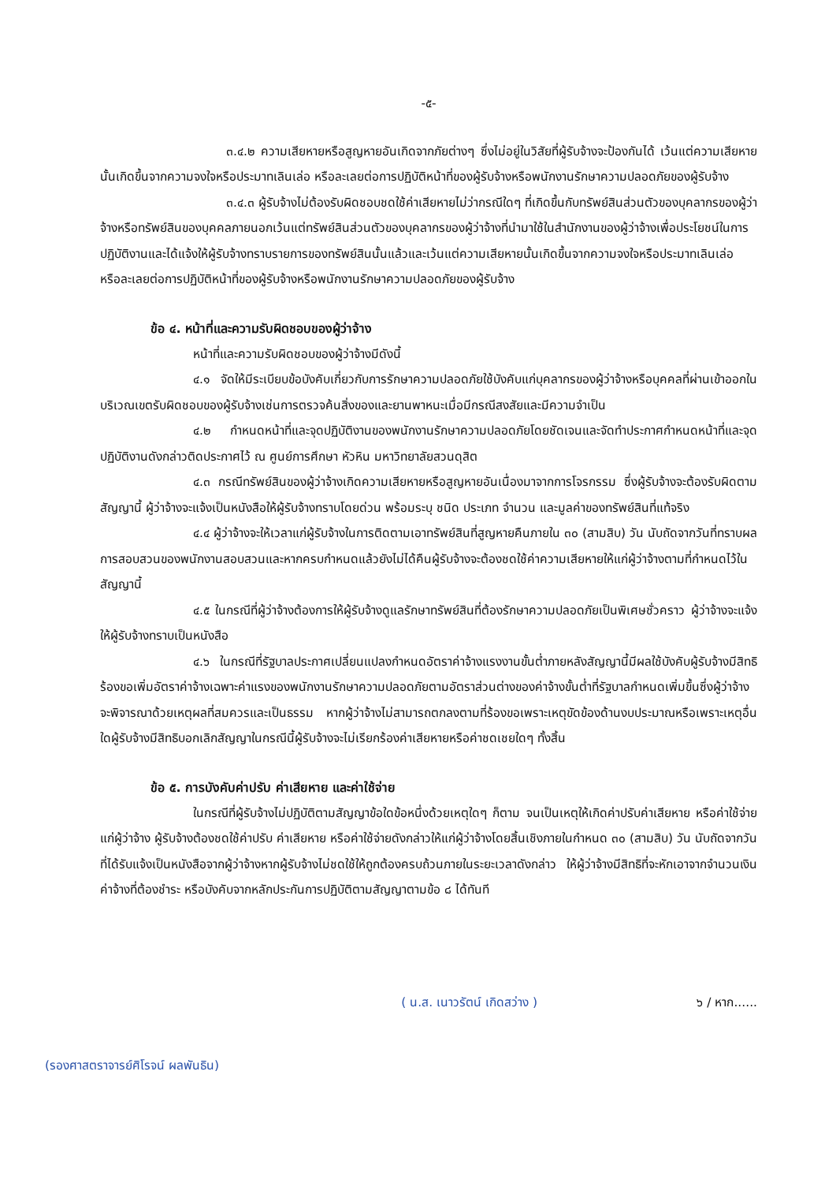-๕-
๓.๔.๒ ความเสียหายหรือสูญหายอันเกิดจากภัยต่างๆ ซึ่งไม่อยู่ในวิสัยที่ผู้รับจ้างจะป้องกันได้ เว้นแต่ความเสียหายนั้นเกิดขึ้นจากความจงใจหรือประมาทเลินเล่อ หรือละเลยต่อการปฏิบัติหน้าที่ของผู้รับจ้างหรือพนักงานรักษาความปลอดภัยของผู้รับจ้าง
๓.๔.๓ ผู้รับจ้างไม่ต้องรับผิดชอบชดใช้ค่าเสียหายไม่ว่ากรณีใดๆ ที่เกิดขึ้นกับทรัพย์สินส่วนตัวของบุคลากรของผู้ว่าจ้างหรือทรัพย์สินของบุคคลภายนอกเว้นแต่ทรัพย์สินส่วนตัวของบุคลากรของผู้ว่าจ้างที่นำมาใช้ในสำนักงานของผู้ว่าจ้างเพื่อประโยชน์ในการปฏิบัติงานและได้แจ้งให้ผู้รับจ้างทราบรายการของทรัพย์สินนั้นแล้วและเว้นแต่ความเสียหายนั้นเกิดขึ้นจากความจงใจหรือประมาทเลินเล่อ หรือละเลยต่อการปฏิบัติหน้าที่ของผู้รับจ้างหรือพนักงานรักษาความปลอดภัยของผู้รับจ้าง
ข้อ ๔. หน้าที่และความรับผิดชอบของผู้ว่าจ้าง
หน้าที่และความรับผิดชอบของผู้ว่าจ้างมีดังนี้
๔.๑ จัดให้มีระเบียบข้อบังคับเกี่ยวกับการรักษาความปลอดภัยใช้บังคับแก่บุคลากรของผู้ว่าจ้างหรือบุคคลที่ผ่านเข้าออกในบริเวณเขตรับผิดชอบของผู้รับจ้างเช่นการตรวจค้นสิ่งของและยานพาหนะเมื่อมีกรณีสงสัยและมีความจำเป็น
๔.๒ กำหนดหน้าที่และจุดปฏิบัติงานของพนักงานรักษาความปลอดภัยโดยชัดเจนและจัดทำประกาศกำหนดหน้าที่และจุดปฏิบัติงานดังกล่าวติดประกาศไว้ ณ ศูนย์การศึกษา หัวหิน มหาวิทยาลัยสวนดุสิต
๔.๓ กรณีทรัพย์สินของผู้ว่าจ้างเกิดความเสียหายหรือสูญหายอันเนื่องมาจากการโจรกรรม ซึ่งผู้รับจ้างจะต้องรับผิดตามสัญญานี้ ผู้ว่าจ้างจะแจ้งเป็นหนังสือให้ผู้รับจ้างทราบโดยด่วน พร้อมระบุ ชนิด ประเภท จำนวน และมูลค่าของทรัพย์สินที่แท้จริง
๔.๔ ผู้ว่าจ้างจะให้เวลาแก่ผู้รับจ้างในการติดตามเอาทรัพย์สินที่สูญหายคืนภายใน ๓๐ (สามสิบ) วัน นับถัดจากวันที่ทราบผลการสอบสวนของพนักงานสอบสวนและหากครบกำหนดแล้วยังไม่ได้คืนผู้รับจ้างจะต้องชดใช้ค่าความเสียหายให้แก่ผู้ว่าจ้างตามที่กำหนดไว้ในสัญญานี้
๔.๕ ในกรณีที่ผู้ว่าจ้างต้องการให้ผู้รับจ้างดูแลรักษาทรัพย์สินที่ต้องรักษาความปลอดภัยเป็นพิเศษชั่วคราว ผู้ว่าจ้างจะแจ้งให้ผู้รับจ้างทราบเป็นหนังสือ
๔.๖ ในกรณีที่รัฐบาลประกาศเปลี่ยนแปลงกำหนดอัตราค่าจ้างแรงงานขั้นต่ำภายหลังสัญญานี้มีผลใช้บังคับผู้รับจ้างมีสิทธิร้องขอเพิ่มอัตราค่าจ้างเฉพาะค่าแรงของพนักงานรักษาความปลอดภัยตามอัตราส่วนต่างของค่าจ้างขั้นต่ำที่รัฐบาลกำหนดเพิ่มขึ้นซึ่งผู้ว่าจ้างจะพิจารณาด้วยเหตุผลที่สมควรและเป็นธรรม หากผู้ว่าจ้างไม่สามารถตกลงตามที่ร้องขอเพราะเหตุขัดข้องด้านงบประมาณหรือเพราะเหตุอื่นใดผู้รับจ้างมีสิทธิบอกเลิกสัญญาในกรณีนี้ผู้รับจ้างจะไม่เรียกร้องค่าเสียหายหรือค่าชดเชยใดๆ ทั้งสิ้น
ข้อ ๕. การบังคับค่าปรับ ค่าเสียหาย และค่าใช้จ่าย
ในกรณีที่ผู้รับจ้างไม่ปฏิบัติตามสัญญาข้อใดข้อหนึ่งด้วยเหตุใดๆ ก็ตาม จนเป็นเหตุให้เกิดค่าปรับค่าเสียหาย หรือค่าใช้จ่ายแก่ผู้ว่าจ้าง ผู้รับจ้างต้องชดใช้ค่าปรับ ค่าเสียหาย หรือค่าใช้จ่ายดังกล่าวให้แก่ผู้ว่าจ้างโดยสิ้นเชิงภายในกำหนด ๓๐ (สามสิบ) วัน นับถัดจากวันที่ได้รับแจ้งเป็นหนังสือจากผู้ว่าจ้างหากผู้รับจ้างไม่ชดใช้ให้ถูกต้องครบถ้วนภายในระยะเวลาดังกล่าว ให้ผู้ว่าจ้างมีสิทธิที่จะหักเอาจากจำนวนเงินค่าจ้างที่ต้องชำระ หรือบังคับจากหลักประกันการปฏิบัติตามสัญญาตามข้อ ๘ ได้ทันที
( น.ส. เนาวรัตน์ เกิดสว่าง ) ๖ / หาก......
(รองศาสตราจารย์ศิโรจน์ ผลพันธิน)